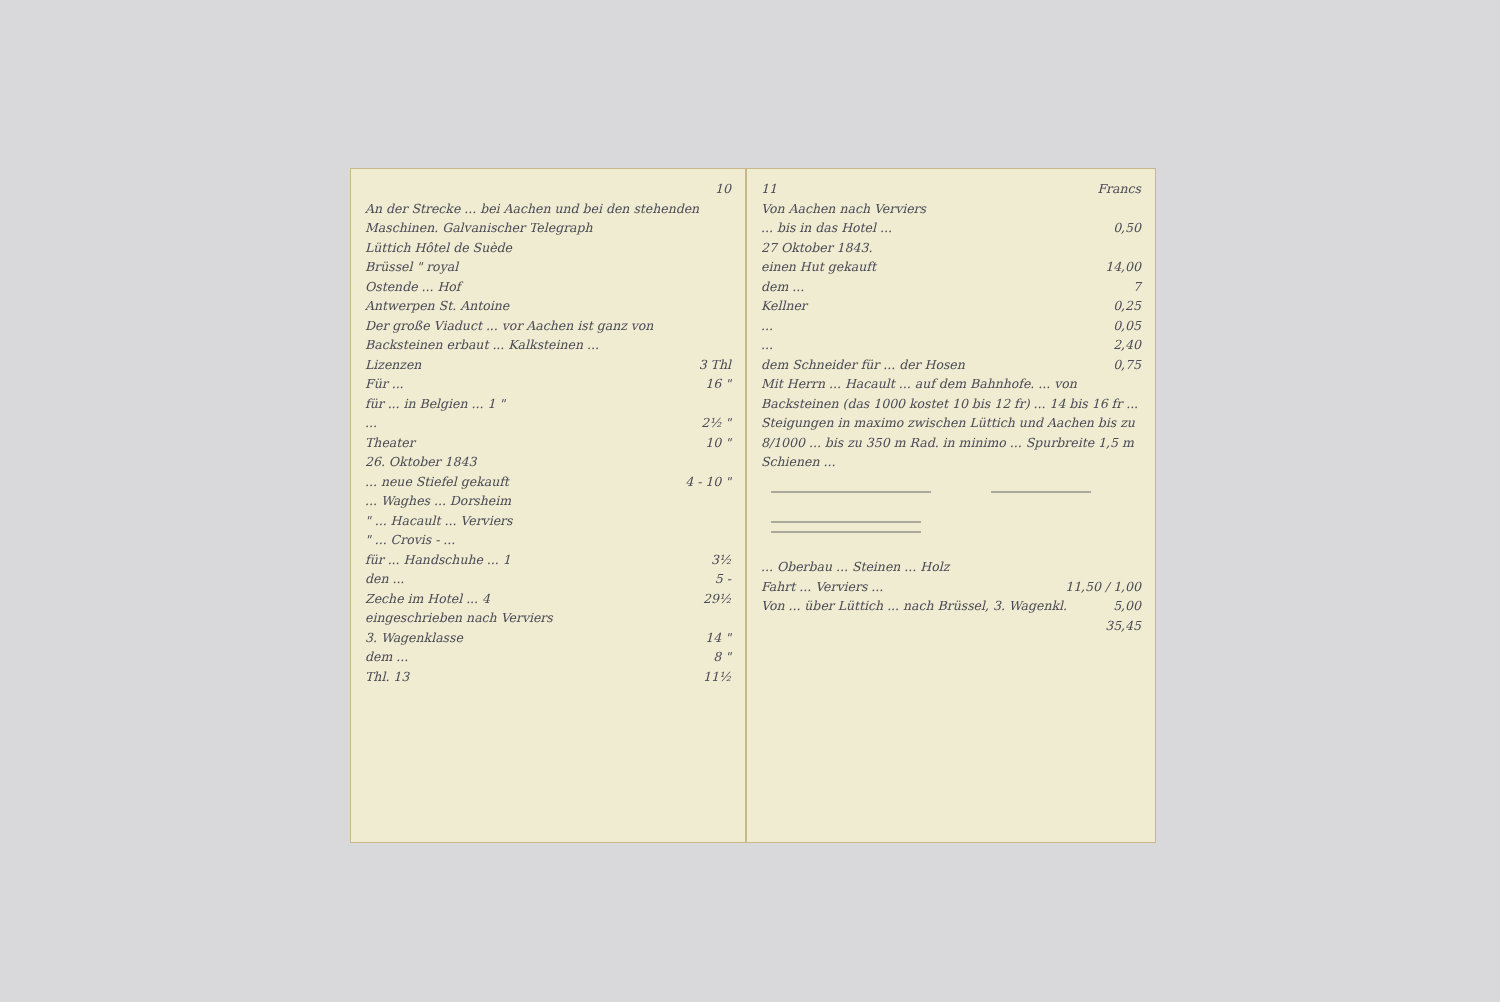10
An der Strecke ... bei Aachen und bei den stehenden Maschinen. Galvanischer Telegraph
Lüttich Hôtel de Suède
Brüssel " royal
Ostende ... Hof
Antwerpen St. Antoine
Der große Viaduct ... vor Aachen ist ganz von Backsteinen erbaut ... Kalksteinen ...
Lizenzen 3 Thl
Für ... 16 "
für ... in Belgien ... 1 "
... 2½ "
Theater 10 "
26. Oktober 1843
... neue Stiefel gekauft 4 - 10 "
... Waghes ... Dorsheim
" ... Hacault ... Verviers
" ... Crovis - ...
für ... Handschuhe ... 1 3½
den ... 5 -
Zeche im Hotel ... 4 29½
eingeschrieben nach Verviers
3. Wagenklasse 14 "
dem ... 8 "
Thl. 13 11½
11 Francs
Von Aachen nach Verviers
... bis in das Hotel ... 0,50
27 Oktober 1843.
einen Hut gekauft 14,00
dem ... 7
Kellner 0,25
... 0,05
... 2,40
dem Schneider für ... der Hosen 0,75
Mit Herrn ... Hacault ... auf dem Bahnhofe. ... von Backsteinen (das 1000 kostet 10 bis 12 fr) ... 14 bis 16 fr ... Steigungen in maximo zwischen Lüttich und Aachen bis zu 8/1000 ... bis zu 350 m Rad. in minimo ... Spurbreite 1,5 m Schienen ...
... Oberbau ... Steinen ... Holz
Fahrt ... Verviers ... 11,50 / 1,00
Von ... über Lüttich ... nach Brüssel, 3. Wagenkl. 5,00
35,45